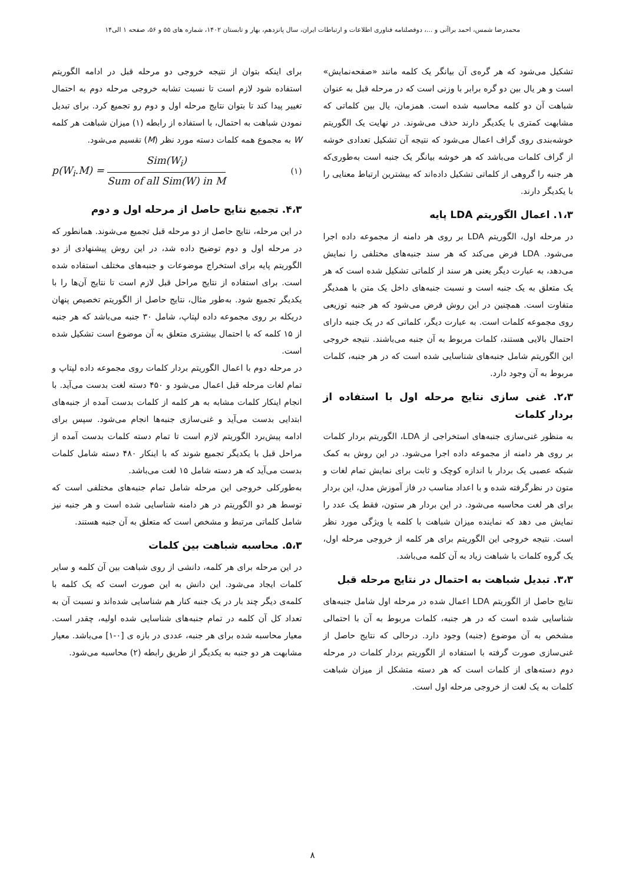محمدرضا شمس، احمد براآنی و ...، دوفصلنامه فناوری اطلاعات و ارتباطات ایران، سال پانزدهم، بهار و تابستان ۱۴۰۲، شماره های ۵۵ و ۵۶، صفحه ۱ الی۱۴
تشکیل می‌شود که هر گره‌ی آن بیانگر یک کلمه مانند «صفحه‌نمایش» است و هر یال بین دو گره برابر با وزنی است که در مرحله قبل به عنوان شباهت آن دو کلمه محاسبه شده است. همزمان، یال بین کلماتی که مشابهت کمتری با یکدیگر دارند حذف می‌شوند. در نهایت یک الگوریتم خوشه‌بندی روی گراف اعمال می‌شود که نتیجه آن تشکیل تعدادی خوشه از گراف کلمات می‌باشد که هر خوشه بیانگر یک جنبه است به‌طوری‌که هر جنبه را گروهی از کلماتی تشکیل داده‌اند که بیشترین ارتباط معنایی را با یکدیگر دارند.
۱،۳. اعمال الگوریتم LDA پایه
در مرحله اول، الگوریتم LDA بر روی هر دامنه از مجموعه داده اجرا می‌شود. LDA فرض می‌کند که هر سند جنبه‌های مختلفی را نمایش می‌دهد، به عبارت دیگر یعنی هر سند از کلماتی تشکیل شده است که هر یک متعلق به یک جنبه است و نسبت جنبه‌های داخل یک متن با همدیگر متفاوت است. همچنین در این روش فرض می‌شود که هر جنبه توزیعی روی مجموعه کلمات است. به عبارت دیگر، کلماتی که در یک جنبه دارای احتمال بالایی هستند، کلمات مربوط به آن جنبه می‌باشند. نتیجه خروجی این الگوریتم شامل جنبه‌های شناسایی شده است که در هر جنبه، کلمات مربوط به آن وجود دارد.
۲،۳. غنی سازی نتایج مرحله اول با استفاده از بردار کلمات
به منظور غنی‌سازی جنبه‌های استخراجی از LDA، الگوریتم بردار کلمات بر روی هر دامنه از مجموعه داده اجرا می‌شود. در این روش به کمک شبکه عصبی یک بردار با اندازه کوچک و ثابت برای نمایش تمام لغات و متون در نظرگرفته شده و با اعداد مناسب در فاز آموزش مدل، این بردار برای هر لغت محاسبه می‌شود. در این بردار هر ستون، فقط یک عدد را نمایش می دهد که نماینده میزان شباهت با کلمه یا ویژگی مورد نظر است. نتیجه خروجی این الگوریتم برای هر کلمه از خروجی مرحله اول، یک گروه کلمات با شباهت زیاد به آن کلمه می‌باشد.
۳،۳. تبدیل شباهت به احتمال در نتایج مرحله قبل
نتایج حاصل از الگوریتم LDA اعمال شده در مرحله اول شامل جنبه‌های شناسایی شده است که در هر جنبه، کلمات مربوط به آن با احتمالی مشخص به آن موضوع (جنبه) وجود دارد. درحالی که نتایج حاصل از غنی‌سازی صورت گرفته با استفاده از الگوریتم بردار کلمات در مرحله دوم دسته‌های از کلمات است که هر دسته متشکل از میزان شباهت کلمات به یک لغت از خروجی مرحله اول است.
برای اینکه بتوان از نتیجه خروجی دو مرحله قبل در ادامه الگوریتم استفاده شود لازم است تا نسبت تشابه خروجی مرحله دوم به احتمال تغییر پیدا کند تا بتوان نتایج مرحله اول و دوم رو تجمیع کرد. برای تبدیل نمودن شباهت به احتمال، با استفاده از رابطه (۱) میزان شباهت هر کلمه W به مجموع همه کلمات دسته مورد نظر (M) تقسیم می‌شود.
p(W<sub>i</sub>.M) = Sim(W<sub>i</sub>) Sum of all Sim(W) in M (۱)
۴،۳. تجمیع نتایج حاصل از مرحله اول و دوم
در این مرحله، نتایج حاصل از دو مرحله قبل تجمیع می‌شوند. همانطور که در مرحله اول و دوم توضیح داده شد، در این روش پیشنهادی از دو الگوریتم پایه برای استخراج موضوعات و جنبه‌های مختلف استفاده شده است. برای استفاده از نتایج مراحل قبل لازم است تا نتایج آن‌ها را با یکدیگر تجمیع شود. به‌طور مثال، نتایج حاصل از الگوریتم تخصیص پنهان دریکله بر روی مجموعه داده لپتاپ، شامل ۳۰ جنبه می‌باشد که هر جنبه از ۱۵ کلمه که با احتمال بیشتری متعلق به آن موضوع است تشکیل شده است.
در مرحله دوم با اعمال الگوریتم بردار کلمات روی مجموعه داده لپتاپ و تمام لغات مرحله قبل اعمال می‌شود و ۴۵۰ دسته لغت بدست می‌آید. با انجام اینکار کلمات مشابه به هر کلمه از کلمات بدست آمده از جنبه‌های ابتدایی بدست می‌آید و غنی‌سازی جنبه‌ها انجام می‌شود. سپس برای ادامه پیش‌برد الگوریتم لازم است تا تمام دسته کلمات بدست آمده از مراحل قبل با یکدیگر تجمیع شوند که با اینکار ۴۸۰ دسته شامل کلمات بدست می‌آید که هر دسته شامل ۱۵ لغت می‌باشد.
به‌طورکلی خروجی این مرحله شامل تمام جنبه‌های مختلفی است که توسط هر دو الگوریتم در هر دامنه شناسایی شده است و هر جنبه نیز شامل کلماتی مرتبط و مشخص است که متعلق به آن جنبه هستند.
۵،۳. محاسبه شباهت بین کلمات
در این مرحله برای هر کلمه، دانشی از روی شباهت بین آن کلمه و سایر کلمات ایجاد می‌شود. این دانش به این صورت است که یک کلمه با کلمه‌ی دیگر چند بار در یک جنبه کنار هم شناسایی شده‌اند و نسبت آن به تعداد کل آن کلمه در تمام جنبه‌های شناسایی شده اولیه، چقدر است. معیار محاسبه شده برای هر جنبه، عددی در بازه ی [۰-۱] می‌باشد. معیار مشابهت هر دو جنبه به یکدیگر از طریق رابطه (۲) محاسبه می‌شود.
۸